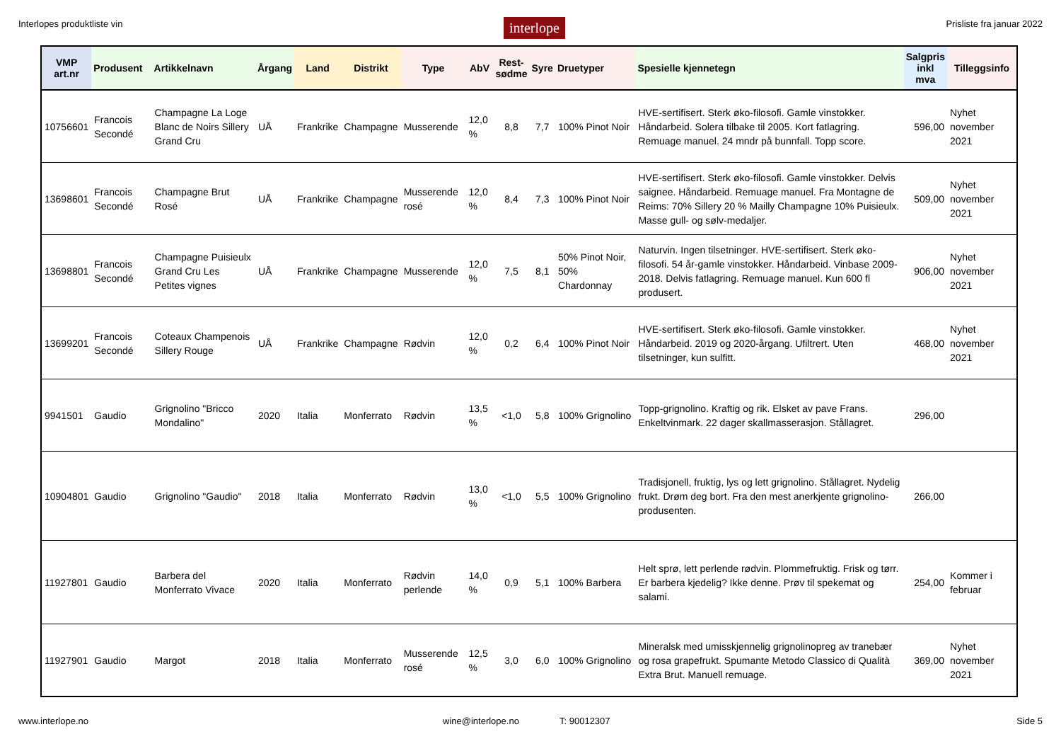Interlopes produktliste vin interlope Prisliste fra januar 2022
| VMP art.nr | Produsent | Artikkelnavn | Årgang | Land | Distrikt | Type | AbV | Rest- sødme | Syre | Druetyper | Spesielle kjennetegn | Salgpris inkl mva | Tilleggsinfo |
| --- | --- | --- | --- | --- | --- | --- | --- | --- | --- | --- | --- | --- | --- |
| 10756601 | Francois Secondé | Champagne La Loge Blanc de Noirs Sillery Grand Cru | UÅ | Frankrike | Champagne | Musserende | 12,0 % | 8,8 | 7,7 | 100% Pinot Noir | HVE-sertifisert. Sterk øko-filosofi. Gamle vinstokker. Håndarbeid. Solera tilbake til 2005. Kort fatlagring. Remuage manuel. 24 mndr på bunnfall. Topp score. | 596,00 | Nyhet november 2021 |
| 13698601 | Francois Secondé | Champagne Brut Rosé | UÅ | Frankrike | Champagne | Musserende rosé | 12,0 % | 8,4 | 7,3 | 100% Pinot Noir | HVE-sertifisert. Sterk øko-filosofi. Gamle vinstokker. Delvis saignee. Håndarbeid. Remuage manuel. Fra Montagne de Reims: 70% Sillery 20 % Mailly Champagne 10% Puisieulx. Masse gull- og sølv-medaljer. | 509,00 | Nyhet november 2021 |
| 13698801 | Francois Secondé | Champagne Puisieulx Grand Cru Les Petites vignes | UÅ | Frankrike | Champagne | Musserende | 12,0 % | 7,5 | 8,1 | 50% Pinot Noir, 50% Chardonnay | Naturvin. Ingen tilsetninger. HVE-sertifisert. Sterk øko-filosofi. 54 år-gamle vinstokker. Håndarbeid. Vinbase 2009-2018. Delvis fatlagring. Remuage manuel. Kun 600 fl produsert. | 906,00 | Nyhet november 2021 |
| 13699201 | Francois Secondé | Coteaux Champenois Sillery Rouge | UÅ | Frankrike | Champagne | Rødvin | 12,0 % | 0,2 | 6,4 | 100% Pinot Noir | HVE-sertifisert. Sterk øko-filosofi. Gamle vinstokker. Håndarbeid. 2019 og 2020-årgang. Ufiltrert. Uten tilsetninger, kun sulfitt. | 468,00 | Nyhet november 2021 |
| 9941501 | Gaudio | Grignolino "Bricco Mondalino" | 2020 | Italia | Monferrato | Rødvin | 13,5 % | <1,0 | 5,8 | 100% Grignolino | Topp-grignolino. Kraftig og rik. Elsket av pave Frans. Enkeltvinmark. 22 dager skallmasserasjon. Stållagret. | 296,00 | |
| 10904801 | Gaudio | Grignolino "Gaudio" | 2018 | Italia | Monferrato | Rødvin | 13,0 % | <1,0 | 5,5 | 100% Grignolino | Tradisjonell, fruktig, lys og lett grignolino. Stållagret. Nydelig frukt. Drøm deg bort. Fra den mest anerkjente grignolino-produsenten. | 266,00 | |
| 11927801 | Gaudio | Barbera del Monferrato Vivace | 2020 | Italia | Monferrato | Rødvin perlende | 14,0 % | 0,9 | 5,1 | 100% Barbera | Helt sprø, lett perlende rødvin. Plommefruktig. Frisk og tørr. Er barbera kjedelig? Ikke denne. Prøv til spekemat og salami. | 254,00 | Kommer i februar |
| 11927901 | Gaudio | Margot | 2018 | Italia | Monferrato | Musserende rosé | 12,5 % | 3,0 | 6,0 | 100% Grignolino | Mineralsk med umisskjennelig grignolinopreg av tranebær og rosa grapefrukt. Spumante Metodo Classico di Qualità Extra Brut. Manuell remuage. | 369,00 | Nyhet november 2021 |
www.interlope.no wine@interlope.no T: 90012307 Side 5